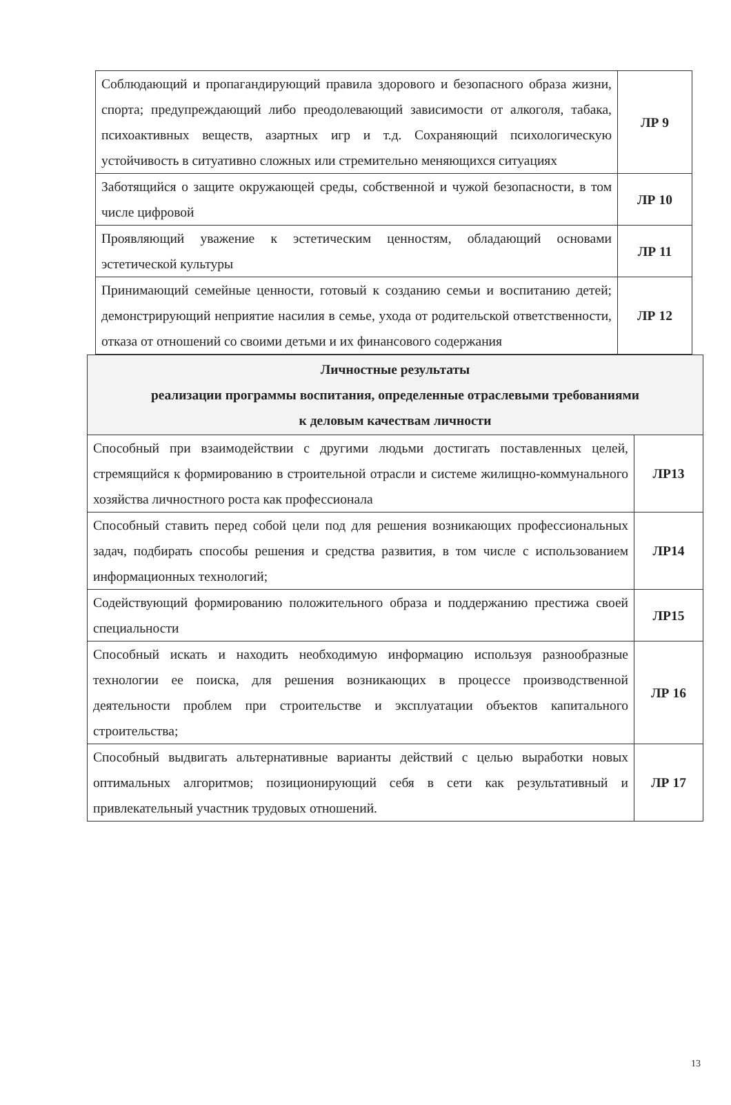| Соблюдающий и пропагандирующий правила здорового и безопасного образа жизни, спорта; предупреждающий либо преодолевающий зависимости от алкоголя, табака, психоактивных веществ, азартных игр и т.д. Сохраняющий психологическую устойчивость в ситуативно сложных или стремительно меняющихся ситуациях | ЛР 9 |
| Заботящийся о защите окружающей среды, собственной и чужой безопасности, в том числе цифровой | ЛР 10 |
| Проявляющий уважение к эстетическим ценностям, обладающий основами эстетической культуры | ЛР 11 |
| Принимающий семейные ценности, готовый к созданию семьи и воспитанию детей; демонстрирующий неприятие насилия в семье, ухода от родительской ответственности, отказа от отношений со своими детьми и их финансового содержания | ЛР 12 |
| Личностные результаты реализации программы воспитания, определенные отраслевыми требованиями к деловым качествам личности | |
| --- | --- |
| Способный при взаимодействии с другими людьми достигать поставленных целей, стремящийся к формированию в строительной отрасли и системе жилищно-коммунального хозяйства личностного роста как профессионала | ЛР13 |
| Способный ставить перед собой цели под для решения возникающих профессиональных задач, подбирать способы решения и средства развития, в том числе с использованием информационных технологий; | ЛР14 |
| Содействующий формированию положительного образа и поддержанию престижа своей специальности | ЛР15 |
| Способный искать и находить необходимую информацию используя разнообразные технологии ее поиска, для решения возникающих в процессе производственной деятельности проблем при строительстве и эксплуатации объектов капитального строительства; | ЛР 16 |
| Способный выдвигать альтернативные варианты действий с целью выработки новых оптимальных алгоритмов; позиционирующий себя в сети как результативный и привлекательный участник трудовых отношений. | ЛР 17 |
13